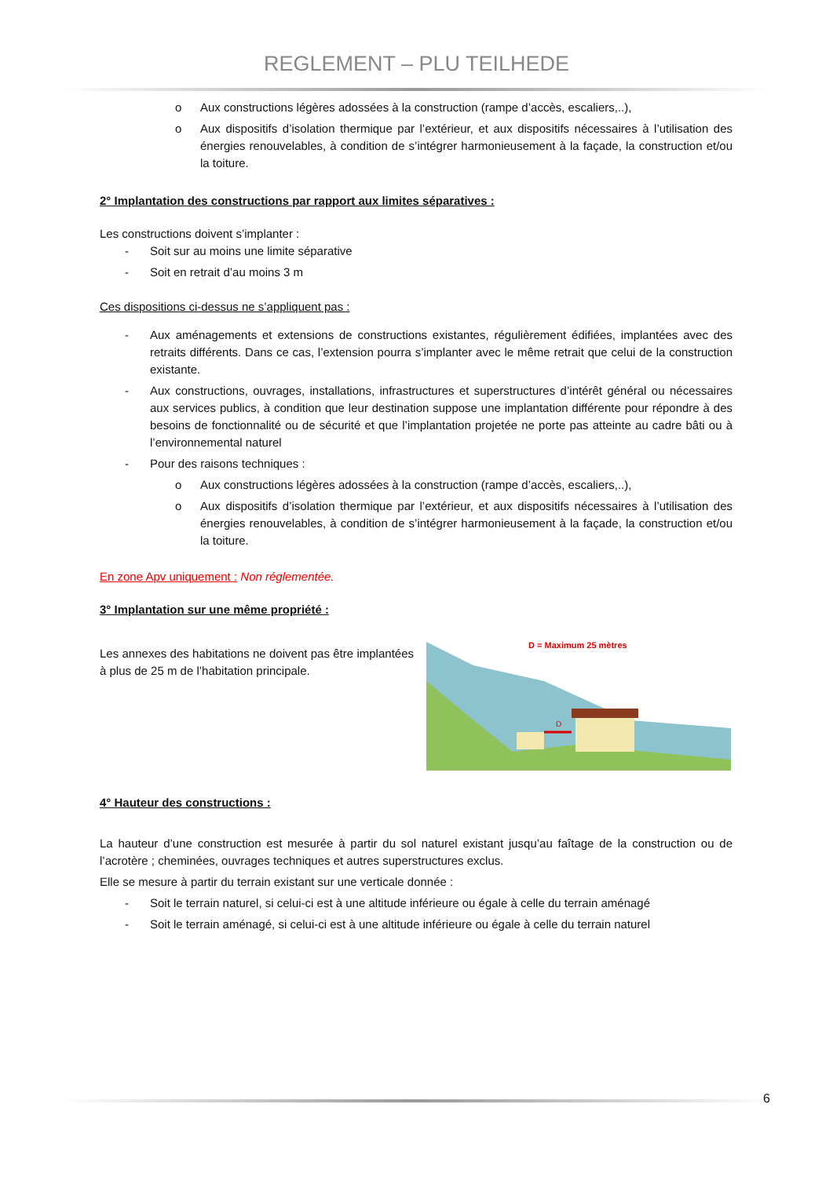REGLEMENT – PLU TEILHEDE
o Aux constructions légères adossées à la construction (rampe d’accès, escaliers,..),
o Aux dispositifs d’isolation thermique par l’extérieur, et aux dispositifs nécessaires à l’utilisation des énergies renouvelables, à condition de s’intégrer harmonieusement à la façade, la construction et/ou la toiture.
2° Implantation des constructions par rapport aux limites séparatives :
Les constructions doivent s’implanter :
- Soit sur au moins une limite séparative
- Soit en retrait d’au moins 3 m
Ces dispositions ci-dessus ne s’appliquent pas :
- Aux aménagements et extensions de constructions existantes, régulièrement édifiées, implantées avec des retraits différents. Dans ce cas, l’extension pourra s’implanter avec le même retrait que celui de la construction existante.
- Aux constructions, ouvrages, installations, infrastructures et superstructures d’intérêt général ou nécessaires aux services publics, à condition que leur destination suppose une implantation différente pour répondre à des besoins de fonctionnalité ou de sécurité et que l’implantation projetée ne porte pas atteinte au cadre bâti ou à l’environnemental naturel
- Pour des raisons techniques :
o Aux constructions légères adossées à la construction (rampe d’accès, escaliers,..),
o Aux dispositifs d’isolation thermique par l’extérieur, et aux dispositifs nécessaires à l’utilisation des énergies renouvelables, à condition de s’intégrer harmonieusement à la façade, la construction et/ou la toiture.
En zone Apv uniquement : Non réglementée.
3° Implantation sur une même propriété :
Les annexes des habitations ne doivent pas être implantées à plus de 25 m de l’habitation principale.
D
D = Maximum 25 mètres
4° Hauteur des constructions :
La hauteur d’une construction est mesurée à partir du sol naturel existant jusqu’au faîtage de la construction ou de l’acrotère ; cheminées, ouvrages techniques et autres superstructures exclus.
Elle se mesure à partir du terrain existant sur une verticale donnée :
- Soit le terrain naturel, si celui-ci est à une altitude inférieure ou égale à celle du terrain aménagé
- Soit le terrain aménagé, si celui-ci est à une altitude inférieure ou égale à celle du terrain naturel
6